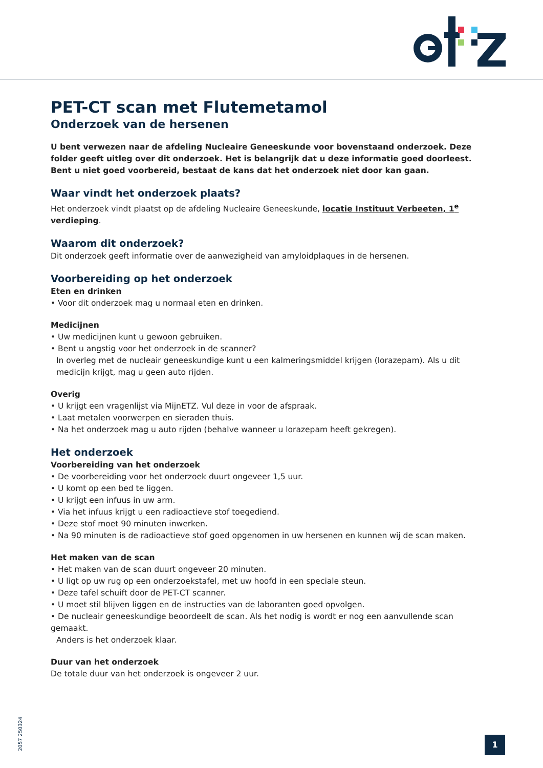PET-CT scan met Flutemetamol
Onderzoek van de hersenen
U bent verwezen naar de afdeling Nucleaire Geneeskunde voor bovenstaand onderzoek. Deze folder geeft uitleg over dit onderzoek. Het is belangrijk dat u deze informatie goed doorleest. Bent u niet goed voorbereid, bestaat de kans dat het onderzoek niet door kan gaan.
Waar vindt het onderzoek plaats?
Het onderzoek vindt plaatst op de afdeling Nucleaire Geneeskunde, locatie Instituut Verbeeten, 1<sup>e</sup> verdieping.
Waarom dit onderzoek?
Dit onderzoek geeft informatie over de aanwezigheid van amyloidplaques in de hersenen.
Voorbereiding op het onderzoek
Eten en drinken
• Voor dit onderzoek mag u normaal eten en drinken.
Medicijnen
• Uw medicijnen kunt u gewoon gebruiken.
• Bent u angstig voor het onderzoek in de scanner?
In overleg met de nucleair geneeskundige kunt u een kalmeringsmiddel krijgen (lorazepam). Als u dit medicijn krijgt, mag u geen auto rijden.
Overig
• U krijgt een vragenlijst via MijnETZ. Vul deze in voor de afspraak.
• Laat metalen voorwerpen en sieraden thuis.
• Na het onderzoek mag u auto rijden (behalve wanneer u lorazepam heeft gekregen).
Het onderzoek
Voorbereiding van het onderzoek
• De voorbereiding voor het onderzoek duurt ongeveer 1,5 uur.
• U komt op een bed te liggen.
• U krijgt een infuus in uw arm.
• Via het infuus krijgt u een radioactieve stof toegediend.
• Deze stof moet 90 minuten inwerken.
• Na 90 minuten is de radioactieve stof goed opgenomen in uw hersenen en kunnen wij de scan maken.
Het maken van de scan
• Het maken van de scan duurt ongeveer 20 minuten.
• U ligt op uw rug op een onderzoekstafel, met uw hoofd in een speciale steun.
• Deze tafel schuift door de PET-CT scanner.
• U moet stil blijven liggen en de instructies van de laboranten goed opvolgen.
• De nucleair geneeskundige beoordeelt de scan. Als het nodig is wordt er nog een aanvullende scan gemaakt.
Anders is het onderzoek klaar.
Duur van het onderzoek
De totale duur van het onderzoek is ongeveer 2 uur.
2057 250324
1